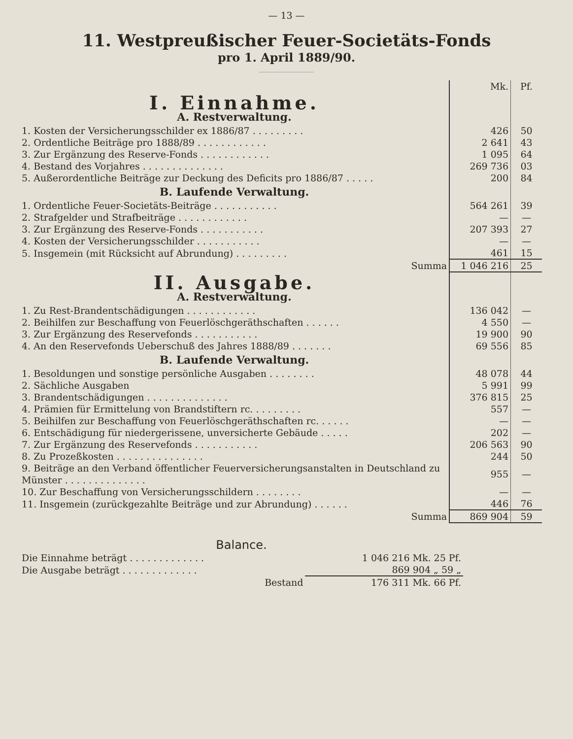— 13 —
11. Westpreußischer Feuer-Societäts-Fonds
pro 1. April 1889/90.
| | Mk. | Pf. |
| I. Einnahme. A. Restverwaltung. | | |
| 1. Kosten der Versicherungsschilder ex 1886/87 . . . . . . . . . | 426 | 50 |
| 2. Ordentliche Beiträge pro 1888/89 . . . . . . . . . . . . | 2 641 | 43 |
| 3. Zur Ergänzung des Reserve-Fonds . . . . . . . . . . . . | 1 095 | 64 |
| 4. Bestand des Vorjahres . . . . . . . . . . . . . . | 269 736 | 03 |
| 5. Außerordentliche Beiträge zur Deckung des Deficits pro 1886/87 . . . . . | 200 | 84 |
| B. Laufende Verwaltung. | | |
| 1. Ordentliche Feuer-Societäts-Beiträge . . . . . . . . . . . | 564 261 | 39 |
| 2. Strafgelder und Strafbeiträge . . . . . . . . . . . . | — | — |
| 3. Zur Ergänzung des Reserve-Fonds . . . . . . . . . . . | 207 393 | 27 |
| 4. Kosten der Versicherungsschilder . . . . . . . . . . . | — | — |
| 5. Insgemein (mit Rücksicht auf Abrundung) . . . . . . . . . | 461 | 15 |
| Summa | 1 046 216 | 25 |
| II. Ausgabe. A. Restverwaltung. | | |
| 1. Zu Rest-Brandentschädigungen . . . . . . . . . . . . | 136 042 | — |
| 2. Beihilfen zur Beschaffung von Feuerlöschgeräthschaften . . . . . . | 4 550 | — |
| 3. Zur Ergänzung des Reservefonds . . . . . . . . . . . | 19 900 | 90 |
| 4. An den Reservefonds Ueberschuß des Jahres 1888/89 . . . . . . . | 69 556 | 85 |
| B. Laufende Verwaltung. | | |
| 1. Besoldungen und sonstige persönliche Ausgaben . . . . . . . . | 48 078 | 44 |
| 2. Sächliche Ausgaben | 5 991 | 99 |
| 3. Brandentschädigungen . . . . . . . . . . . . . . | 376 815 | 25 |
| 4. Prämien für Ermittelung von Brandstiftern rc. . . . . . . . . | 557 | — |
| 5. Beihilfen zur Beschaffung von Feuerlöschgeräthschaften rc. . . . . . | — | — |
| 6. Entschädigung für niedergerissene, unversicherte Gebäude . . . . . | 202 | — |
| 7. Zur Ergänzung des Reservefonds . . . . . . . . . . . | 206 563 | 90 |
| 8. Zu Prozeßkosten . . . . . . . . . . . . . . . | 244 | 50 |
| 9. Beiträge an den Verband öffentlicher Feuerversicherungsanstalten in Deutschland zu Münster . . . . . . . . . . . . . . | 955 | — |
| 10. Zur Beschaffung von Versicherungsschildern . . . . . . . . | — | — |
| 11. Insgemein (zurückgezahlte Beiträge und zur Abrundung) . . . . . . | 446 | 76 |
| Summa | 869 904 | 59 |
Balance.
| Die Einnahme beträgt . . . . . . . . . . . . . | 1 046 216 Mk. 25 Pf. |
| Die Ausgabe beträgt . . . . . . . . . . . . . | 869 904 „ 59 „ |
| Bestand | 176 311 Mk. 66 Pf. |